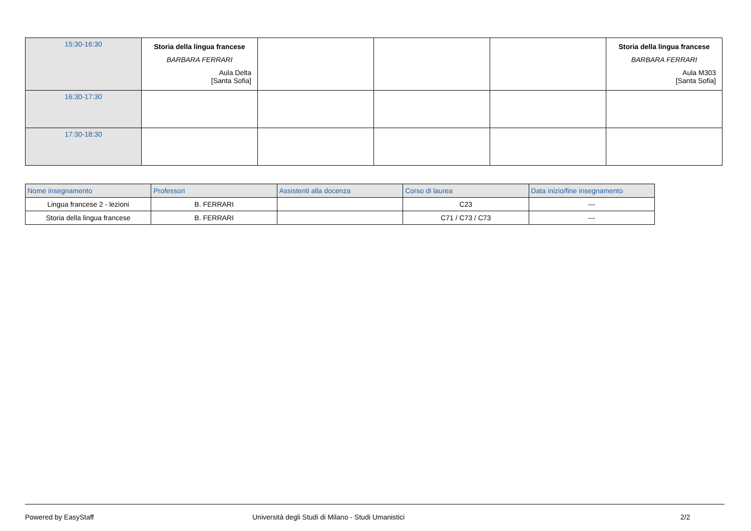| 15:30-16:30 | Storia della lingua francese BARBARA FERRARI Aula Delta [Santa Sofia] | | | | Storia della lingua francese BARBARA FERRARI Aula M303 [Santa Sofia] |
| 16:30-17:30 | | | | | |
| 17:30-18:30 | | | | | |
| Nome insegnamento | Professori | Assistenti alla docenza | Corso di laurea | Data inizio/fine insegnamento |
| --- | --- | --- | --- | --- |
| Lingua francese 2 - lezioni | B. FERRARI | | C23 | --- |
| Storia della lingua francese | B. FERRARI | | C71 / C73 / C73 | --- |
Powered by EasyStaff Università degli Studi di Milano - Studi Umanistici 2/2